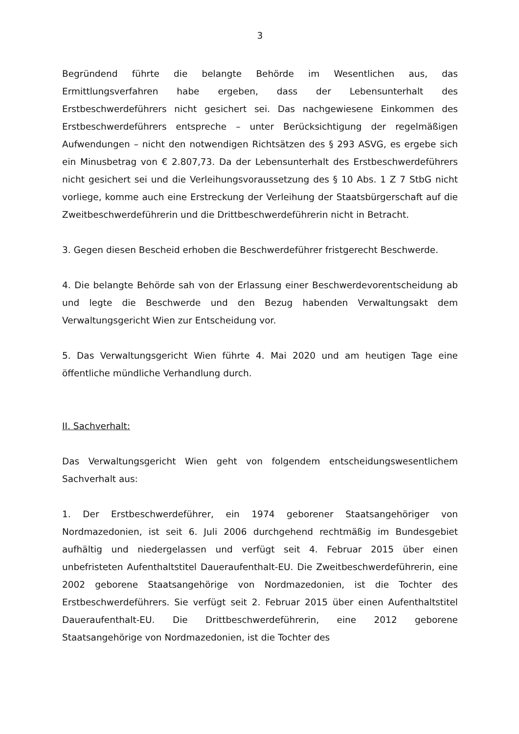3
Begründend führte die belangte Behörde im Wesentlichen aus, das Ermittlungsverfahren habe ergeben, dass der Lebensunterhalt des Erstbeschwerdeführers nicht gesichert sei. Das nachgewiesene Einkommen des Erstbeschwerdeführers entspreche – unter Berücksichtigung der regelmäßigen Aufwendungen – nicht den notwendigen Richtsätzen des § 293 ASVG, es ergebe sich ein Minusbetrag von € 2.807,73. Da der Lebensunterhalt des Erstbeschwerdeführers nicht gesichert sei und die Verleihungsvoraussetzung des § 10 Abs. 1 Z 7 StbG nicht vorliege, komme auch eine Erstreckung der Verleihung der Staatsbürgerschaft auf die Zweitbeschwerdeführerin und die Drittbeschwerdeführerin nicht in Betracht.
3. Gegen diesen Bescheid erhoben die Beschwerdeführer fristgerecht Beschwerde.
4. Die belangte Behörde sah von der Erlassung einer Beschwerdevorentscheidung ab und legte die Beschwerde und den Bezug habenden Verwaltungsakt dem Verwaltungsgericht Wien zur Entscheidung vor.
5. Das Verwaltungsgericht Wien führte 4. Mai 2020 und am heutigen Tage eine öffentliche mündliche Verhandlung durch.
II. Sachverhalt:
Das Verwaltungsgericht Wien geht von folgendem entscheidungswesentlichem Sachverhalt aus:
1. Der Erstbeschwerdeführer, ein 1974 geborener Staatsangehöriger von Nordmazedonien, ist seit 6. Juli 2006 durchgehend rechtmäßig im Bundesgebiet aufhältig und niedergelassen und verfügt seit 4. Februar 2015 über einen unbefristeten Aufenthaltstitel Daueraufenthalt-EU. Die Zweitbeschwerdeführerin, eine 2002 geborene Staatsangehörige von Nordmazedonien, ist die Tochter des Erstbeschwerdeführers. Sie verfügt seit 2. Februar 2015 über einen Aufenthaltstitel Daueraufenthalt-EU. Die Drittbeschwerdeführerin, eine 2012 geborene Staatsangehörige von Nordmazedonien, ist die Tochter des